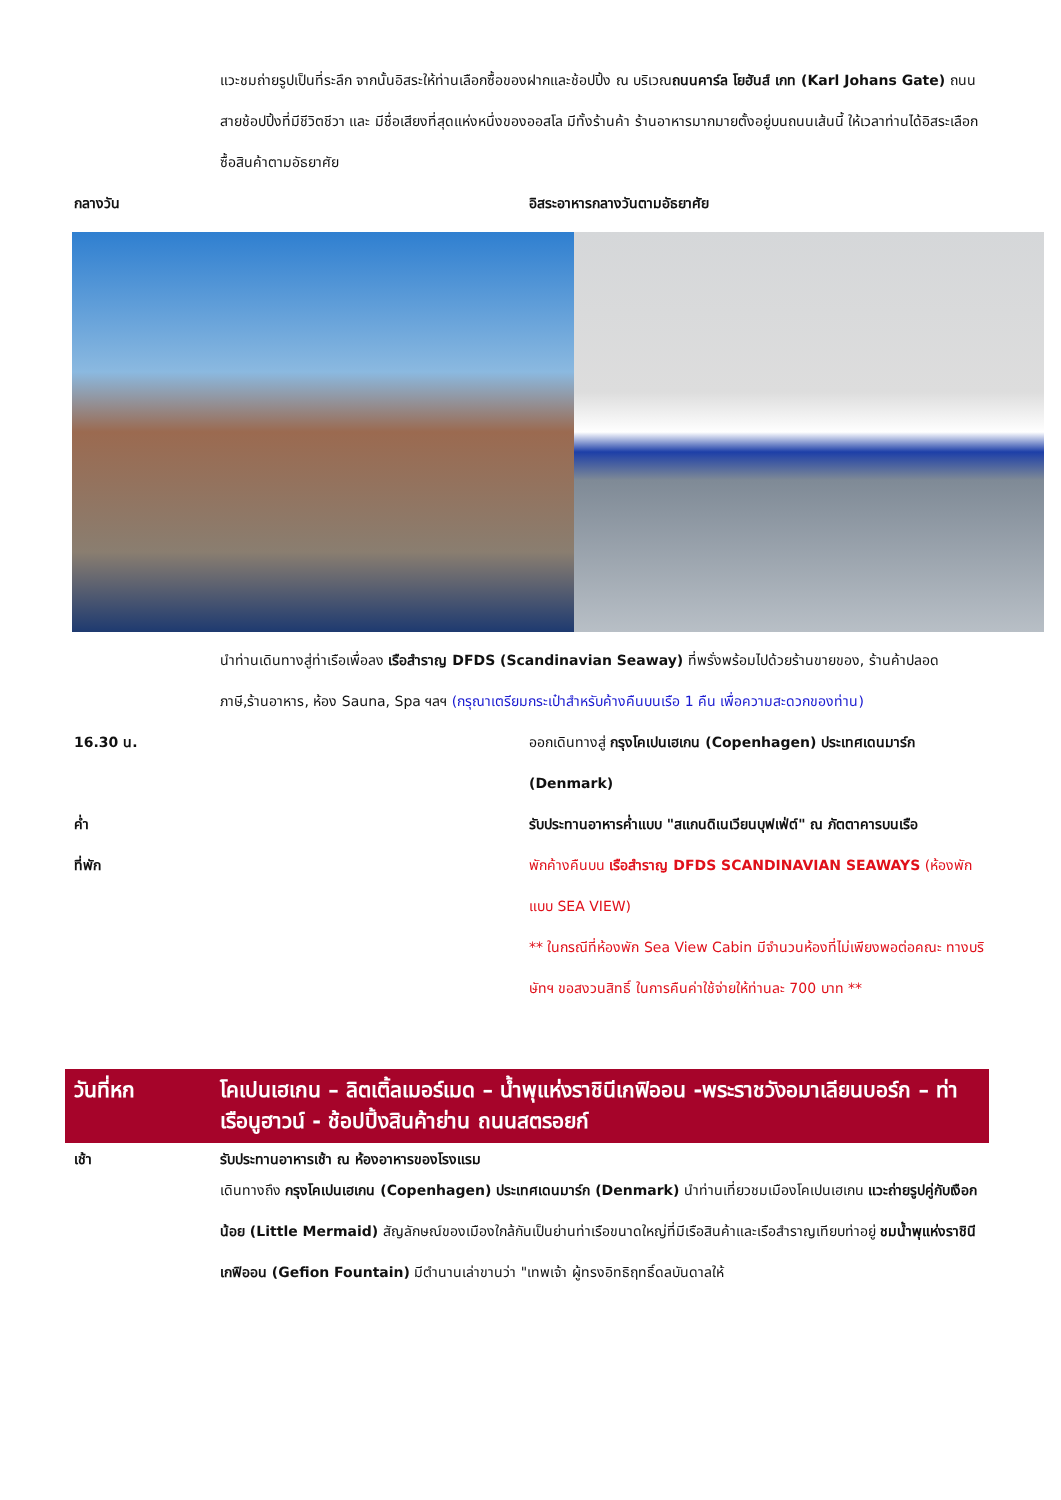แวะชมถ่ายรูปเป็นที่ระลึก จากนั้นอิสระให้ท่านเลือกซื้อของฝากและช้อปปิ้ง ณ บริเวณถนนคาร์ล โยฮันส์ เกท (Karl Johans Gate) ถนนสายช้อปปิ้งที่มีชีวิตชีวา และ มีชื่อเสียงที่สุดแห่งหนึ่งของออสโล มีทั้งร้านค้า ร้านอาหารมากมายตั้งอยู่บนถนนเส้นนี้ ให้เวลาท่านได้อิสระเลือกซื้อสินค้าตามอัธยาศัย
กลางวัน อิสระอาหารกลางวันตามอัธยาศัย
นำท่านเดินทางสู่ท่าเรือเพื่อลง เรือสำราญ DFDS (Scandinavian Seaway) ที่พรั่งพร้อมไปด้วยร้านขายของ, ร้านค้าปลอดภาษี,ร้านอาหาร, ห้อง Sauna, Spa ฯลฯ (กรุณาเตรียมกระเป๋าสำหรับค้างคืนบนเรือ 1 คืน เพื่อความสะดวกของท่าน)
16.30 น. ออกเดินทางสู่ กรุงโคเปนเฮเกน (Copenhagen) ประเทศเดนมาร์ก (Denmark)
ค่ำ รับประทานอาหารค่ำแบบ "สแกนดิเนเวียนบุฟเฟ่ต์" ณ ภัตตาคารบนเรือ
ที่พัก พักค้างคืนบน เรือสำราญ DFDS SCANDINAVIAN SEAWAYS (ห้องพักแบบ SEA VIEW)
** ในกรณีที่ห้องพัก Sea View Cabin มีจำนวนห้องที่ไม่เพียงพอต่อคณะ ทางบริษัทฯ ขอสงวนสิทธิ์ ในการคืนค่าใช้จ่ายให้ท่านละ 700 บาท **
วันที่หก โคเปนเฮเกน – ลิตเติ้ลเมอร์เมด – น้ำพุแห่งราชินีเกฟิออน -พระราชวังอมาเลียนบอร์ก – ท่าเรือนูฮาวน์ - ช้อปปิ้งสินค้าย่าน ถนนสตรอยก์
เช้า รับประทานอาหารเช้า ณ ห้องอาหารของโรงแรม
เดินทางถึง กรุงโคเปนเฮเกน (Copenhagen) ประเทศเดนมาร์ก (Denmark) นำท่านเที่ยวชมเมืองโคเปนเฮเกน แวะถ่ายรูปคู่กับเงือกน้อย (Little Mermaid) สัญลักษณ์ของเมืองใกล้กันเป็นย่านท่าเรือขนาดใหญ่ที่มีเรือสินค้าและเรือสำราญเทียบท่าอยู่ ชมน้ำพุแห่งราชินีเกฟิออน (Gefion Fountain) มีตำนานเล่าขานว่า "เทพเจ้า ผู้ทรงอิทธิฤทธิ์ดลบันดาลให้